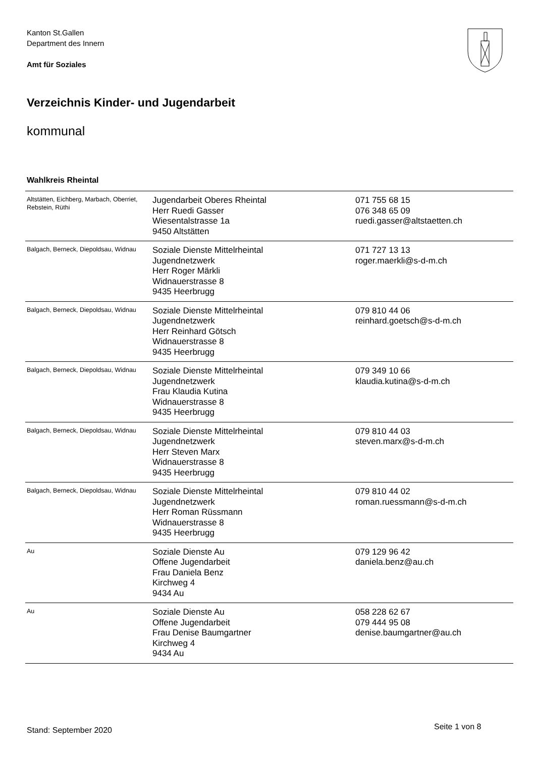Kanton St.Gallen
Department des Innern
Amt für Soziales
Verzeichnis Kinder- und Jugendarbeit
kommunal
Wahlkreis Rheintal
| Altstätten, Eichberg, Marbach, Oberriet, Rebstein, Rüthi | Jugendarbeit Oberes Rheintal Herr Ruedi Gasser Wiesentalstrasse 1a 9450 Altstätten | 071 755 68 15 076 348 65 09 ruedi.gasser@altstaetten.ch |
| Balgach, Berneck, Diepoldsau, Widnau | Soziale Dienste Mittelrheintal Jugendnetzwerk Herr Roger Märkli Widnauerstrasse 8 9435 Heerbrugg | 071 727 13 13 roger.maerkli@s-d-m.ch |
| Balgach, Berneck, Diepoldsau, Widnau | Soziale Dienste Mittelrheintal Jugendnetzwerk Herr Reinhard Götsch Widnauerstrasse 8 9435 Heerbrugg | 079 810 44 06 reinhard.goetsch@s-d-m.ch |
| Balgach, Berneck, Diepoldsau, Widnau | Soziale Dienste Mittelrheintal Jugendnetzwerk Frau Klaudia Kutina Widnauerstrasse 8 9435 Heerbrugg | 079 349 10 66 klaudia.kutina@s-d-m.ch |
| Balgach, Berneck, Diepoldsau, Widnau | Soziale Dienste Mittelrheintal Jugendnetzwerk Herr Steven Marx Widnauerstrasse 8 9435 Heerbrugg | 079 810 44 03 steven.marx@s-d-m.ch |
| Balgach, Berneck, Diepoldsau, Widnau | Soziale Dienste Mittelrheintal Jugendnetzwerk Herr Roman Rüssmann Widnauerstrasse 8 9435 Heerbrugg | 079 810 44 02 roman.ruessmann@s-d-m.ch |
| Au | Soziale Dienste Au Offene Jugendarbeit Frau Daniela Benz Kirchweg 4 9434 Au | 079 129 96 42 daniela.benz@au.ch |
| Au | Soziale Dienste Au Offene Jugendarbeit Frau Denise Baumgartner Kirchweg 4 9434 Au | 058 228 62 67 079 444 95 08 denise.baumgartner@au.ch |
Stand: September 2020 Seite 1 von 8